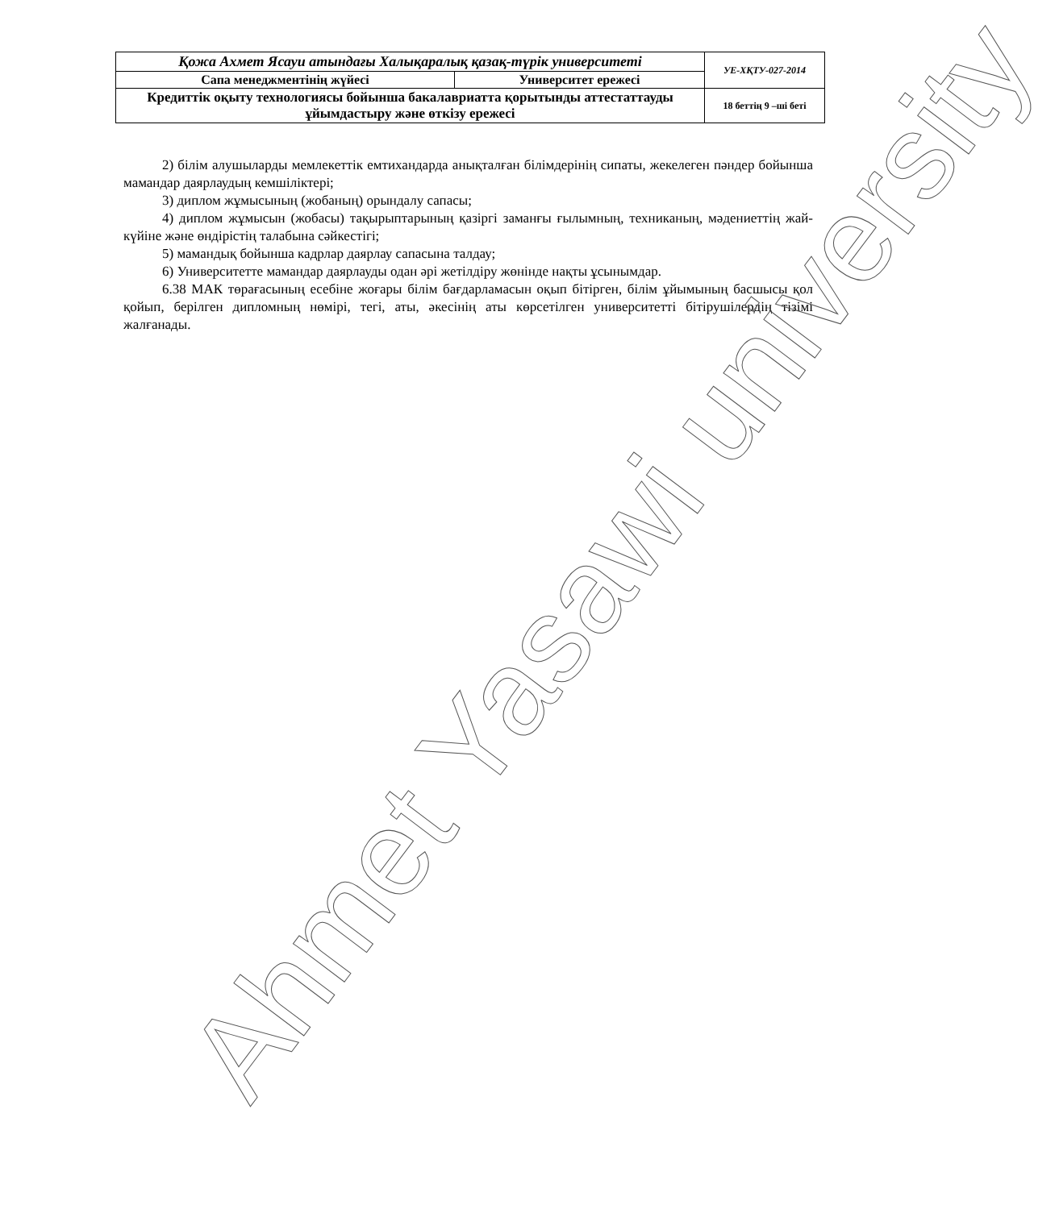| Қожа Ахмет Ясауи атындағы Халықаралық қазақ-түрік университеті | | УЕ-ХҚТУ-027-2014 |
| Сапа менеджментінің жүйесі | Университет ережесі | |
| Кредиттік оқыту технологиясы бойынша бакалавриатта қорытынды аттестаттауды ұйымдастыру және өткізу ережесі | | 18 беттің 9 –ші беті |
2) білім алушыларды мемлекеттік емтихандарда анықталған білімдерінің сипаты, жекелеген пәндер бойынша мамандар даярлаудың кемшіліктері;
3) диплом жұмысының (жобаның) орындалу сапасы;
4) диплом жұмысын (жобасы) тақырыптарының қазіргі заманғы ғылымның, техниканың, мәдениеттің жай-күйіне және өндірістің талабына сәйкестігі;
5) мамандық бойынша кадрлар даярлау сапасына талдау;
6) Университетте мамандар даярлауды одан әрі жетілдіру жөнінде нақты ұсынымдар.
6.38 МАК төрағасының есебіне жоғары білім бағдарламасын оқып бітірген, білім ұйымының басшысы қол қойып, берілген дипломның нөмірі, тегі, аты, әкесінің аты көрсетілген университетті бітірушілердің тізімі жалғанады.
Ahmet Yasawi university